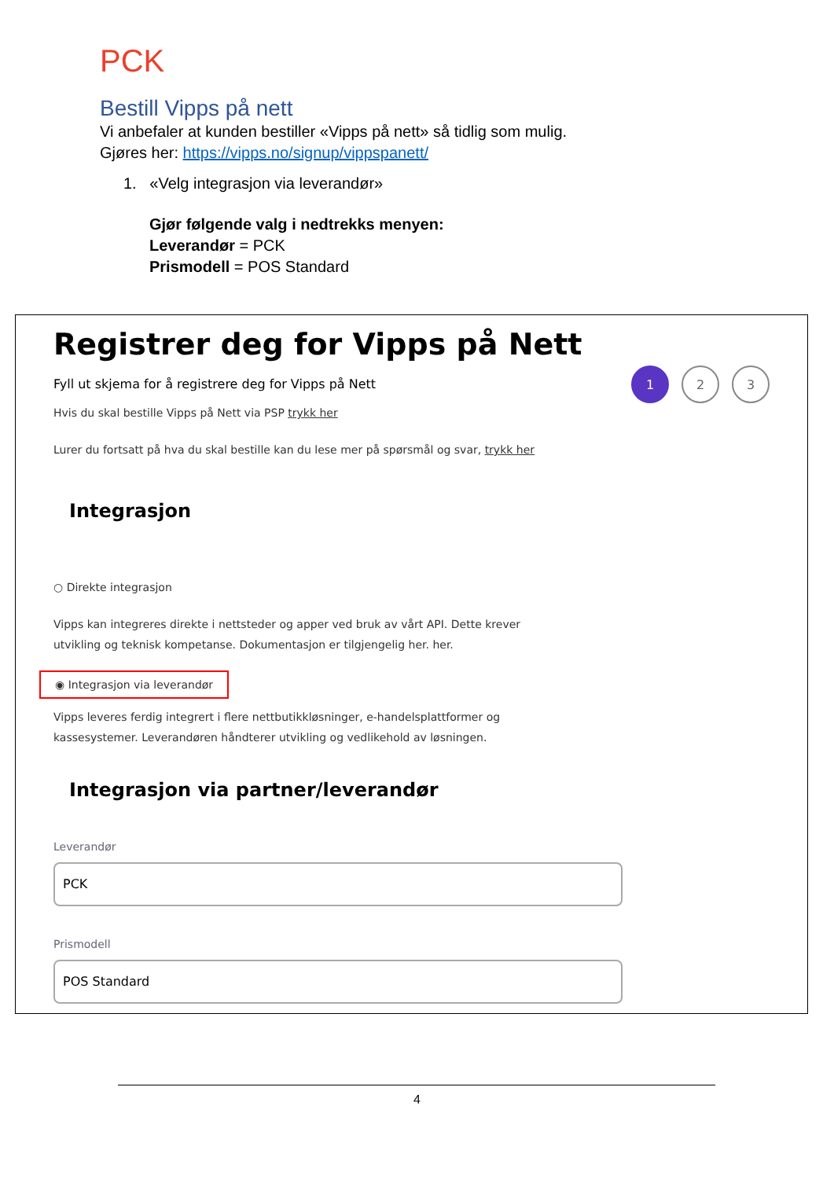PCK
Bestill Vipps på nett
Vi anbefaler at kunden bestiller «Vipps på nett» så tidlig som mulig.
Gjøres her: https://vipps.no/signup/vippspanett/
1. «Velg integrasjon via leverandør»
Gjør følgende valg i nedtrekks menyen:
Leverandør = PCK
Prismodell = POS Standard
Registrer deg for Vipps på Nett
Fyll ut skjema for å registrere deg for Vipps på Nett
1 2 3
Hvis du skal bestille Vipps på Nett via PSP trykk her
Lurer du fortsatt på hva du skal bestille kan du lese mer på spørsmål og svar, trykk her
Integrasjon
○ Direkte integrasjon
Vipps kan integreres direkte i nettsteder og apper ved bruk av vårt API. Dette krever
utvikling og teknisk kompetanse. Dokumentasjon er tilgjengelig her. her.
◉ Integrasjon via leverandør
Vipps leveres ferdig integrert i flere nettbutikkløsninger, e-handelsplattformer og
kassesystemer. Leverandøren håndterer utvikling og vedlikehold av løsningen.
Integrasjon via partner/leverandør
Leverandør
PCK
Prismodell
POS Standard
4